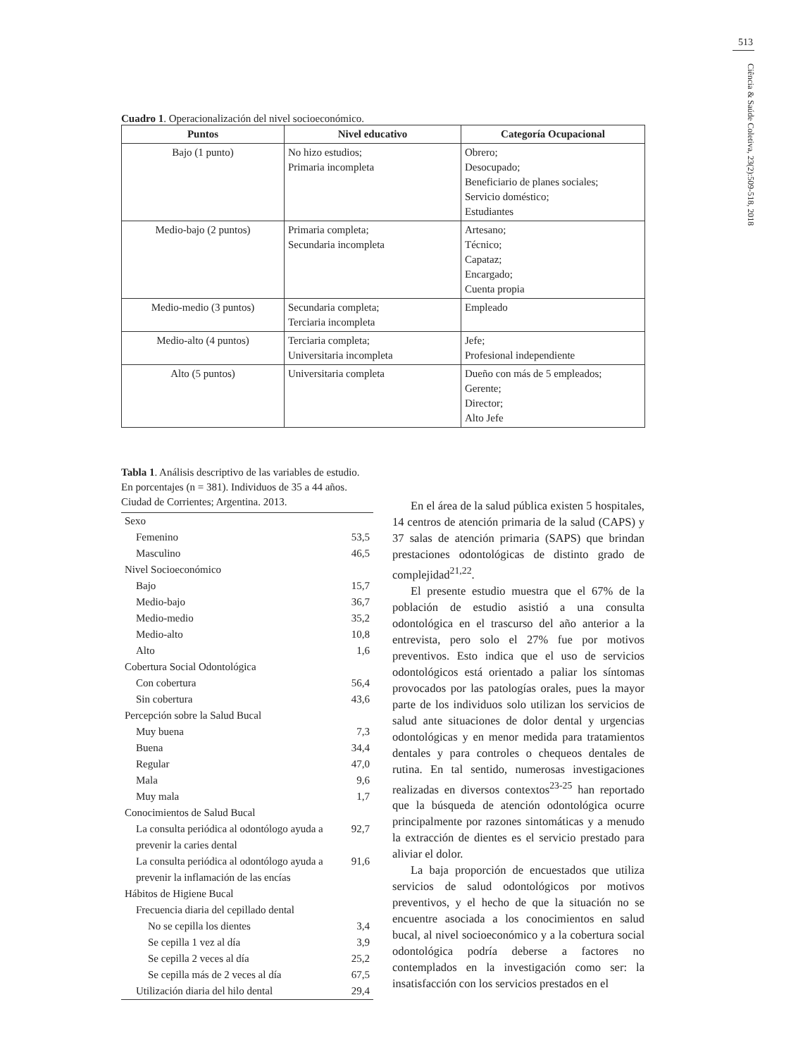513
Ciência & Saúde Coletiva, 23(2):509-518, 2018
Cuadro 1. Operacionalización del nivel socioeconómico.
| Puntos | Nivel educativo | Categoría Ocupacional |
| --- | --- | --- |
| Bajo (1 punto) | No hizo estudios; Primaria incompleta | Obrero; Desocupado; Beneficiario de planes sociales; Servicio doméstico; Estudiantes |
| Medio-bajo (2 puntos) | Primaria completa; Secundaria incompleta | Artesano; Técnico; Capataz; Encargado; Cuenta propia |
| Medio-medio (3 puntos) | Secundaria completa; Terciaria incompleta | Empleado |
| Medio-alto (4 puntos) | Terciaria completa; Universitaria incompleta | Jefe; Profesional independiente |
| Alto (5 puntos) | Universitaria completa | Dueño con más de 5 empleados; Gerente; Director; Alto Jefe |
Tabla 1. Análisis descriptivo de las variables de estudio. En porcentajes (n = 381). Individuos de 35 a 44 años. Ciudad de Corrientes; Argentina. 2013.
| Sexo | |
| Femenino | 53,5 |
| Masculino | 46,5 |
| Nivel Socioeconómico | |
| Bajo | 15,7 |
| Medio-bajo | 36,7 |
| Medio-medio | 35,2 |
| Medio-alto | 10,8 |
| Alto | 1,6 |
| Cobertura Social Odontológica | |
| Con cobertura | 56,4 |
| Sin cobertura | 43,6 |
| Percepción sobre la Salud Bucal | |
| Muy buena | 7,3 |
| Buena | 34,4 |
| Regular | 47,0 |
| Mala | 9,6 |
| Muy mala | 1,7 |
| Conocimientos de Salud Bucal | |
| La consulta periódica al odontólogo ayuda a prevenir la caries dental | 92,7 |
| La consulta periódica al odontólogo ayuda a prevenir la inflamación de las encías | 91,6 |
| Hábitos de Higiene Bucal | |
| Frecuencia diaria del cepillado dental | |
| No se cepilla los dientes | 3,4 |
| Se cepilla 1 vez al día | 3,9 |
| Se cepilla 2 veces al día | 25,2 |
| Se cepilla más de 2 veces al día | 67,5 |
| Utilización diaria del hilo dental | 29,4 |
En el área de la salud pública existen 5 hospitales, 14 centros de atención primaria de la salud (CAPS) y 37 salas de atención primaria (SAPS) que brindan prestaciones odontológicas de distinto grado de complejidad<sup>21,22</sup>.
El presente estudio muestra que el 67% de la población de estudio asistió a una consulta odontológica en el trascurso del año anterior a la entrevista, pero solo el 27% fue por motivos preventivos. Esto indica que el uso de servicios odontológicos está orientado a paliar los síntomas provocados por las patologías orales, pues la mayor parte de los individuos solo utilizan los servicios de salud ante situaciones de dolor dental y urgencias odontológicas y en menor medida para tratamientos dentales y para controles o chequeos dentales de rutina. En tal sentido, numerosas investigaciones realizadas en diversos contextos<sup>23-25</sup> han reportado que la búsqueda de atención odontológica ocurre principalmente por razones sintomáticas y a menudo la extracción de dientes es el servicio prestado para aliviar el dolor.
La baja proporción de encuestados que utiliza servicios de salud odontológicos por motivos preventivos, y el hecho de que la situación no se encuentre asociada a los conocimientos en salud bucal, al nivel socioeconómico y a la cobertura social odontológica podría deberse a factores no contemplados en la investigación como ser: la insatisfacción con los servicios prestados en el